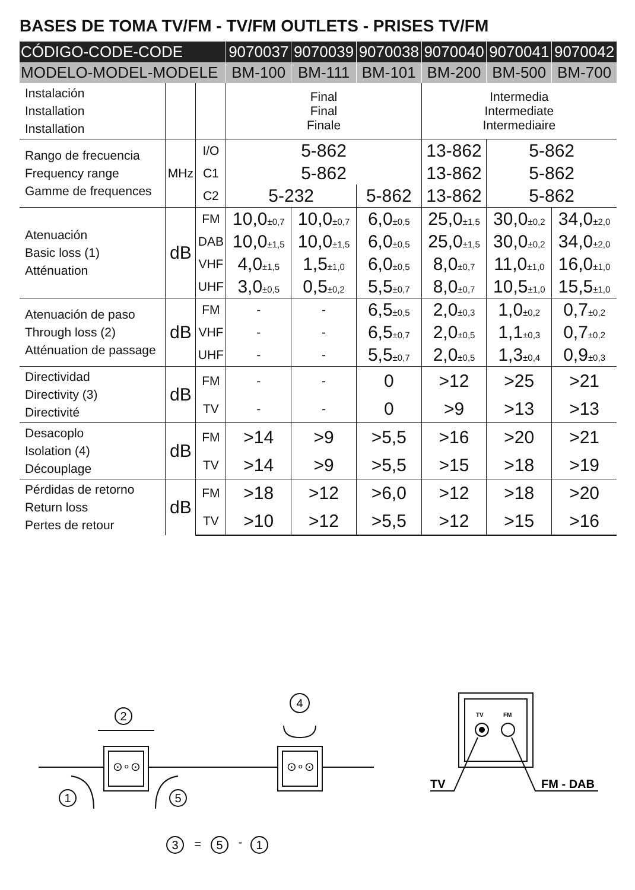BASES DE TOMA TV/FM - TV/FM OUTLETS - PRISES TV/FM
| CÓDIGO-CODE-CODE | | | 9070037 | 9070039 | 9070038 | 9070040 | 9070041 | 9070042 |
| --- | --- | --- | --- | --- | --- | --- | --- | --- |
| MODELO-MODEL-MODELE | | | BM-100 | BM-111 | BM-101 | BM-200 | BM-500 | BM-700 |
| Instalación Installation Installation | | | Final Final Finale | | | Intermedia Intermediate Intermediaire | | |
| Rango de frecuencia Frequency range Gamme de frequences | MHz | I/O | 5-862 | | | 13-862 | 5-862 | |
| | | C1 | 5-862 | | | 13-862 | 5-862 | |
| | | C2 | 5-232 | | 5-862 | 13-862 | 5-862 | |
| Atenuación Basic loss (1) Atténuation | dB | FM | 10,0 ±0,7 | 10,0 ±0,7 | 6,0 ±0,5 | 25,0 ±1,5 | 30,0 ±0,2 | 34,0 ±2,0 |
| | | DAB | 10,0 ±1,5 | 10,0 ±1,5 | 6,0 ±0,5 | 25,0 ±1,5 | 30,0 ±0,2 | 34,0 ±2,0 |
| | | VHF | 4,0 ±1,5 | 1,5 ±1,0 | 6,0 ±0,5 | 8,0 ±0,7 | 11,0 ±1,0 | 16,0 ±1,0 |
| | | UHF | 3,0 ±0,5 | 0,5 ±0,2 | 5,5 ±0,7 | 8,0 ±0,7 | 10,5 ±1,0 | 15,5 ±1,0 |
| Atenuación de paso Through loss (2) Atténuation de passage | dB | FM | - | - | 6,5 ±0,5 | 2,0 ±0,3 | 1,0 ±0,2 | 0,7 ±0,2 |
| | | VHF | - | - | 6,5 ±0,7 | 2,0 ±0,5 | 1,1 ±0,3 | 0,7 ±0,2 |
| | | UHF | - | - | 5,5 ±0,7 | 2,0 ±0,5 | 1,3 ±0,4 | 0,9 ±0,3 |
| Directividad Directivity (3) Directivité | dB | FM | - | - | 0 | >12 | >25 | >21 |
| | | TV | - | - | 0 | >9 | >13 | >13 |
| Desacoplo Isolation (4) Découplage | dB | FM | >14 | >9 | >5,5 | >16 | >20 | >21 |
| | | TV | >14 | >9 | >5,5 | >15 | >18 | >19 |
| Pérdidas de retorno Return loss Pertes de retour | dB | FM | >18 | >12 | >6,0 | >12 | >18 | >20 |
| | | TV | >10 | >12 | >5,5 | >12 | >15 | >16 |
2
1
5
4
⊙∘⊙
⊙∘⊙
3
=
5
-
1
TV
FM
TV
FM - DAB